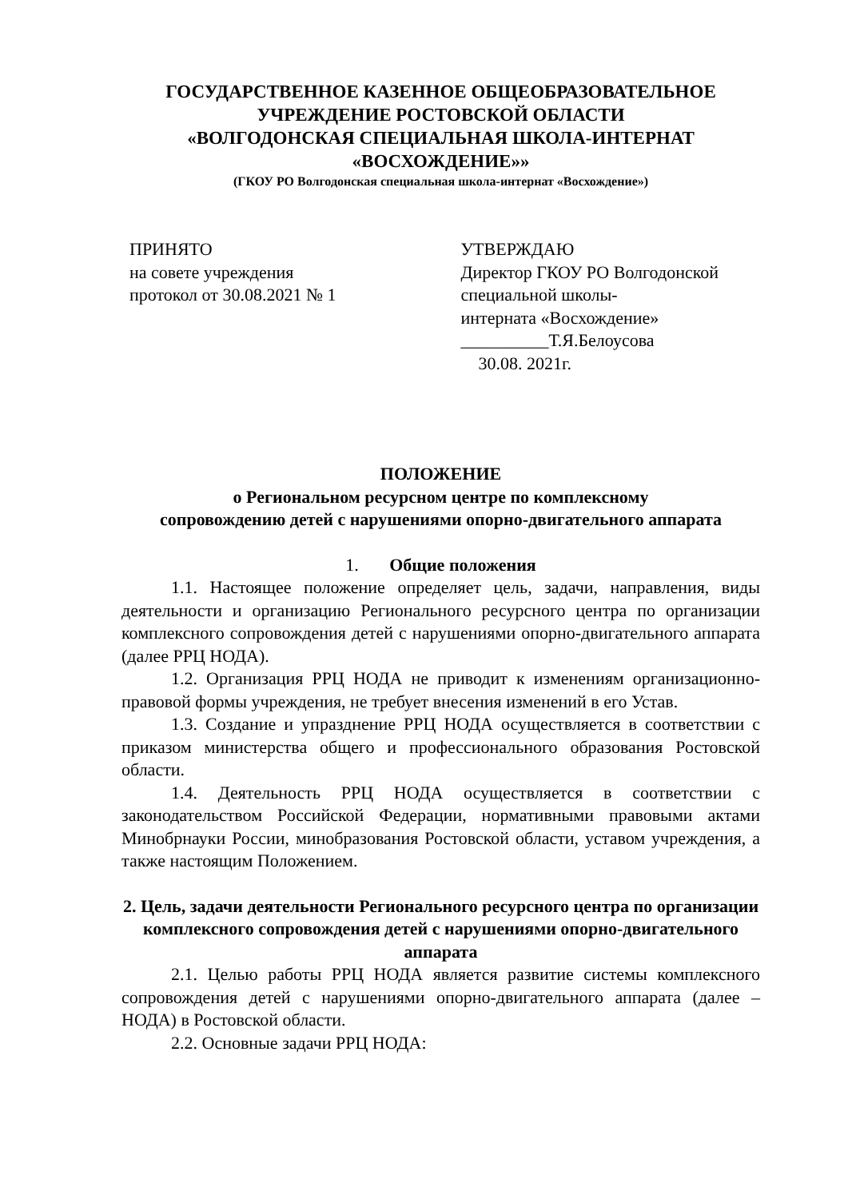ГОСУДАРСТВЕННОЕ КАЗЕННОЕ ОБЩЕОБРАЗОВАТЕЛЬНОЕ
УЧРЕЖДЕНИЕ РОСТОВСКОЙ ОБЛАСТИ
«ВОЛГОДОНСКАЯ СПЕЦИАЛЬНАЯ ШКОЛА-ИНТЕРНАТ
«ВОСХОЖДЕНИЕ»»
(ГКОУ РО Волгодонская специальная школа-интернат «Восхождение»)
ПРИНЯТО
на совете учреждения
протокол от 30.08.2021 № 1
УТВЕРЖДАЮ
Директор ГКОУ РО Волгодонской
специальной школы-
интерната «Восхождение»
__________Т.Я.Белоусова
30.08. 2021г.
ПОЛОЖЕНИЕ
о Региональном ресурсном центре по комплексному
сопровождению детей с нарушениями опорно-двигательного аппарата
1. Общие положения
1.1. Настоящее положение определяет цель, задачи, направления, виды деятельности и организацию Регионального ресурсного центра по организации комплексного сопровождения детей с нарушениями опорно-двигательного аппарата (далее РРЦ НОДА).
1.2. Организация РРЦ НОДА не приводит к изменениям организационно-правовой формы учреждения, не требует внесения изменений в его Устав.
1.3. Создание и упразднение РРЦ НОДА осуществляется в соответствии с приказом министерства общего и профессионального образования Ростовской области.
1.4. Деятельность РРЦ НОДА осуществляется в соответствии с законодательством Российской Федерации, нормативными правовыми актами Минобрнауки России, минобразования Ростовской области, уставом учреждения, а также настоящим Положением.
2. Цель, задачи деятельности Регионального ресурсного центра по организации комплексного сопровождения детей с нарушениями опорно-двигательного аппарата
2.1. Целью работы РРЦ НОДА является развитие системы комплексного сопровождения детей с нарушениями опорно-двигательного аппарата (далее – НОДА) в Ростовской области.
2.2. Основные задачи РРЦ НОДА: